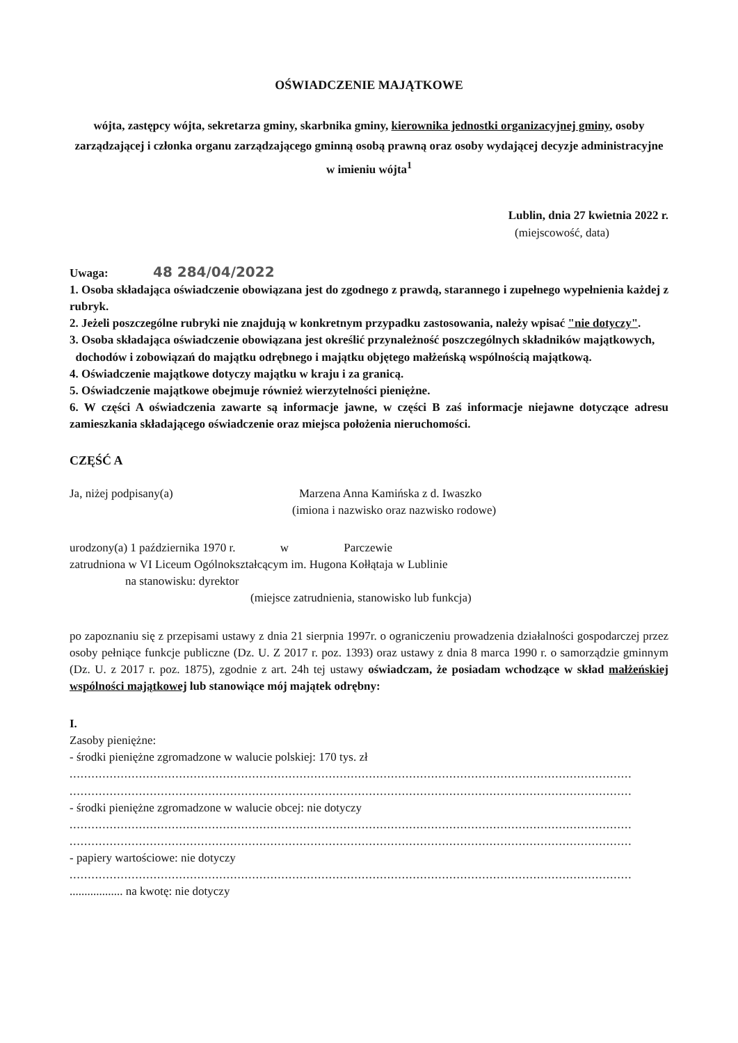OŚWIADCZENIE MAJĄTKOWE
wójta, zastępcy wójta, sekretarza gminy, skarbnika gminy, kierownika jednostki organizacyjnej gminy, osoby zarządzającej i członka organu zarządzającego gminną osobą prawną oraz osoby wydającej decyzje administracyjne w imieniu wójta<sup>1</sup>
Lublin, dnia 27 kwietnia 2022 r.
(miejscowość, data)
Uwaga: 48 284/04/2022
1. Osoba składająca oświadczenie obowiązana jest do zgodnego z prawdą, starannego i zupełnego wypełnienia każdej z rubryk.
2. Jeżeli poszczególne rubryki nie znajdują w konkretnym przypadku zastosowania, należy wpisać "nie dotyczy".
3. Osoba składająca oświadczenie obowiązana jest określić przynależność poszczególnych składników majątkowych,
dochodów i zobowiązań do majątku odrębnego i majątku objętego małżeńską wspólnością majątkową.
4. Oświadczenie majątkowe dotyczy majątku w kraju i za granicą.
5. Oświadczenie majątkowe obejmuje również wierzytelności pieniężne.
6. W części A oświadczenia zawarte są informacje jawne, w części B zaś informacje niejawne dotyczące adresu zamieszkania składającego oświadczenie oraz miejsca położenia nieruchomości.
CZĘŚĆ A
Ja, niżej podpisany(a) Marzena Anna Kamińska z d. Iwaszko
(imiona i nazwisko oraz nazwisko rodowe)
urodzony(a) 1 października 1970 r. w Parczewie
zatrudniona w VI Liceum Ogólnokształcącym im. Hugona Kołłątaja w Lublinie
na stanowisku: dyrektor
(miejsce zatrudnienia, stanowisko lub funkcja)
po zapoznaniu się z przepisami ustawy z dnia 21 sierpnia 1997r. o ograniczeniu prowadzenia działalności gospodarczej przez osoby pełniące funkcje publiczne (Dz. U. Z 2017 r. poz. 1393) oraz ustawy z dnia 8 marca 1990 r. o samorządzie gminnym (Dz. U. z 2017 r. poz. 1875), zgodnie z art. 24h tej ustawy oświadczam, że posiadam wchodzące w skład małżeńskiej wspólności majątkowej lub stanowiące mój majątek odrębny:
I.
Zasoby pieniężne:
- środki pieniężne zgromadzone w walucie polskiej: 170 tys. zł
..........................................................................................................................................................
..........................................................................................................................................................
- środki pieniężne zgromadzone w walucie obcej: nie dotyczy
..........................................................................................................................................................
..........................................................................................................................................................
- papiery wartościowe: nie dotyczy
..........................................................................................................................................................
.................. na kwotę: nie dotyczy